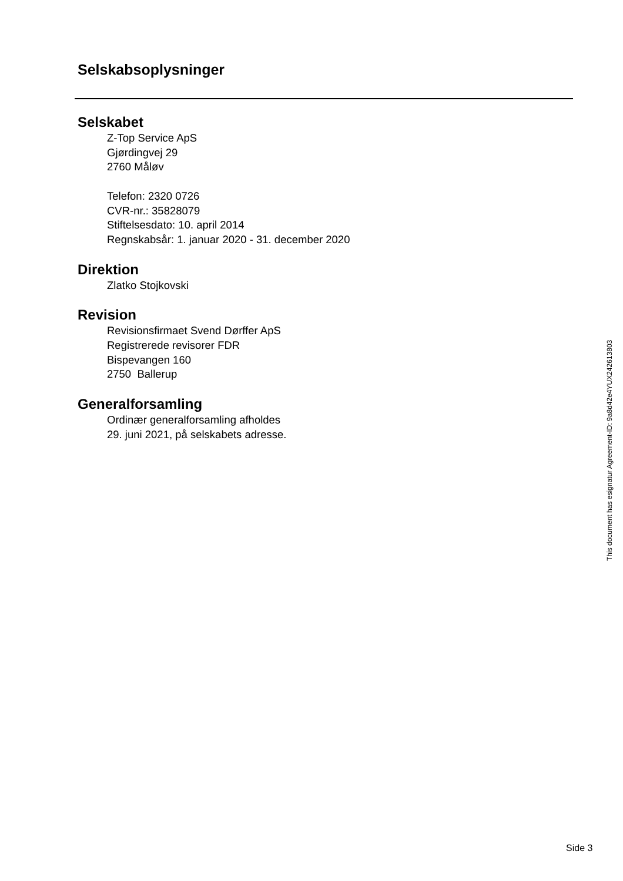Selskabsoplysninger
Selskabet
Z-Top Service ApS
Gjørdingvej 29
2760 Måløv
Telefon: 2320 0726
CVR-nr.: 35828079
Stiftelsesdato: 10. april 2014
Regnskabsår: 1. januar 2020 - 31. december 2020
Direktion
Zlatko Stojkovski
Revision
Revisionsfirmaet Svend Dørffer ApS
Registrerede revisorer FDR
Bispevangen 160
2750 Ballerup
Generalforsamling
Ordinær generalforsamling afholdes
29. juni 2021, på selskabets adresse.
This document has esignatur Agreement-ID: 9a8d42e4YUX242613803
Side 3